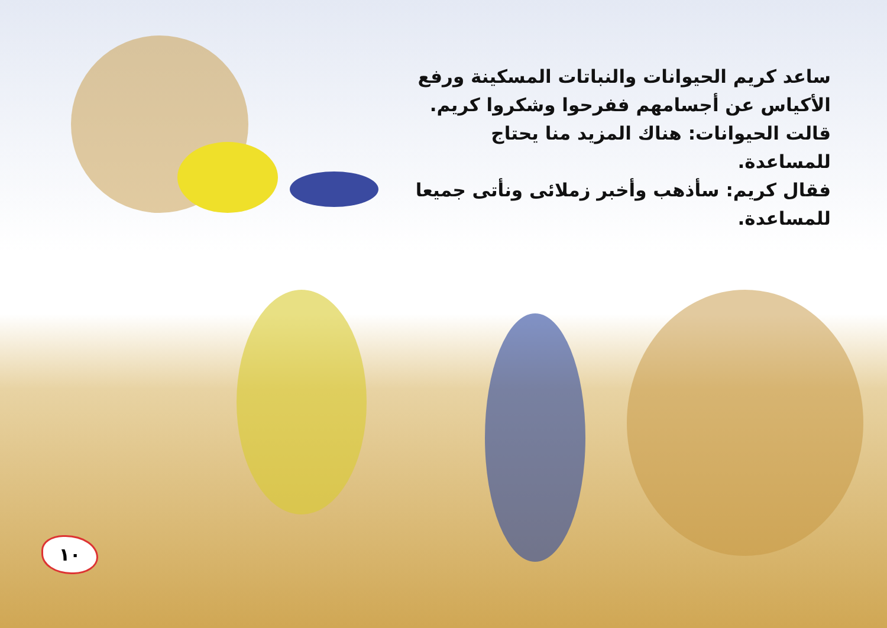ساعد كريم الحيوانات والنباتات المسكينة ورفع الأكياس عن أجسامهم ففرحوا وشكروا كريم.
قالت الحيوانات: هناك المزيد منا يحتاج للمساعدة.
فقال كريم: سأذهب وأخبر زملائى ونأتى جميعا للمساعدة.
١٠